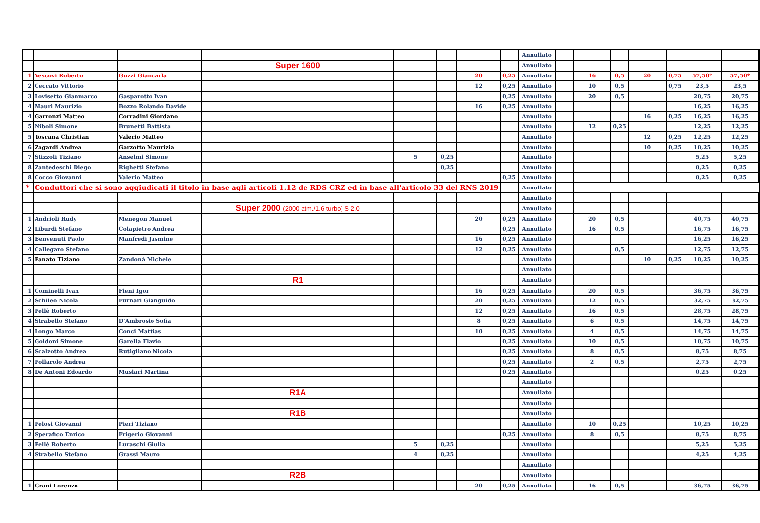| | | | | | | | | Annullato | | | | | | | |
| | | | Super 1600 | | | | | Annullato | | | | | | | |
| 1 | Vescovi Roberto | Guzzi Giancarla | | | | 20 | 0,25 | Annullato | | 16 | 0,5 | 20 | 0,75 | 57,50* | 57,50* |
| 2 | Ceccato Vittorio | | | | | 12 | 0,25 | Annullato | | 10 | 0,5 | | 0,75 | 23,5 | 23,5 |
| 3 | Lovisetto Gianmarco | Gasparotto Ivan | | | | | 0,25 | Annullato | | 20 | 0,5 | | | 20,75 | 20,75 |
| 4 | Mauri Maurizio | Bozzo Rolando Davide | | | | 16 | 0,25 | Annullato | | | | | | 16,25 | 16,25 |
| 4 | Garronzi Matteo | Corradini Giordano | | | | | | Annullato | | | | 16 | 0,25 | 16,25 | 16,25 |
| 5 | Niboli Simone | Brunetti Battista | | | | | | Annullato | | 12 | 0,25 | | | 12,25 | 12,25 |
| 5 | Toscana Christian | Valerio Matteo | | | | | | Annullato | | | | 12 | 0,25 | 12,25 | 12,25 |
| 6 | Zagardi Andrea | Garzotto Maurizia | | | | | | Annullato | | | | 10 | 0,25 | 10,25 | 10,25 |
| 7 | Stizzoli Tiziano | Anselmi Simone | | 5 | 0,25 | | | Annullato | | | | | | 5,25 | 5,25 |
| 8 | Zantedeschi Diego | Righetti Stefano | | | 0,25 | | | Annullato | | | | | | 0,25 | 0,25 |
| 8 | Cocco Giovanni | Valerio Matteo | | | | | 0,25 | Annullato | | | | | | 0,25 | 0,25 |
| * | Conduttori che si sono aggiudicati il titolo in base agli articoli 1.12 de RDS CRZ ed in base all'articolo 33 del RNS 2019 | | | | | | | Annullato | | | | | | | |
| | | | | | | | | Annullato | | | | | | | |
| | | | Super 2000 (2000 atm./1.6 turbo) S 2.0 | | | | | Annullato | | | | | | | |
| 1 | Andrioli Rudy | Menegon Manuel | | | | 20 | 0,25 | Annullato | | 20 | 0,5 | | | 40,75 | 40,75 |
| 2 | Liburdi Stefano | Colapietro Andrea | | | | | 0,25 | Annullato | | 16 | 0,5 | | | 16,75 | 16,75 |
| 3 | Benvenuti Paolo | Manfredi Jasmine | | | | 16 | 0,25 | Annullato | | | | | | 16,25 | 16,25 |
| 4 | Callegaro Stefano | | | | | 12 | 0,25 | Annullato | | | 0,5 | | | 12,75 | 12,75 |
| 5 | Panato Tiziano | Zandonà Michele | | | | | | Annullato | | | | 10 | 0,25 | 10,25 | 10,25 |
| | | | | | | | | Annullato | | | | | | | |
| | | | R1 | | | | | Annullato | | | | | | | |
| 1 | Cominelli Ivan | Fieni Igor | | | | 16 | 0,25 | Annullato | | 20 | 0,5 | | | 36,75 | 36,75 |
| 2 | Schileo Nicola | Furnari Gianguido | | | | 20 | 0,25 | Annullato | | 12 | 0,5 | | | 32,75 | 32,75 |
| 3 | Pellè Roberto | | | | | 12 | 0,25 | Annullato | | 16 | 0,5 | | | 28,75 | 28,75 |
| 4 | Strabello Stefano | D'Ambrosio Sofia | | | | 8 | 0,25 | Annullato | | 6 | 0,5 | | | 14,75 | 14,75 |
| 4 | Longo Marco | Conci Mattias | | | | 10 | 0,25 | Annullato | | 4 | 0,5 | | | 14,75 | 14,75 |
| 5 | Goldoni Simone | Garella Flavio | | | | | 0,25 | Annullato | | 10 | 0,5 | | | 10,75 | 10,75 |
| 6 | Scalzotto Andrea | Rutigliano Nicola | | | | | 0,25 | Annullato | | 8 | 0,5 | | | 8,75 | 8,75 |
| 7 | Pollarolo Andrea | | | | | | 0,25 | Annullato | | 2 | 0,5 | | | 2,75 | 2,75 |
| 8 | De Antoni Edoardo | Muslari Martina | | | | | 0,25 | Annullato | | | | | | 0,25 | 0,25 |
| | | | | | | | | Annullato | | | | | | | |
| | | | R1A | | | | | Annullato | | | | | | | |
| | | | | | | | | Annullato | | | | | | | |
| | | | R1B | | | | | Annullato | | | | | | | |
| 1 | Pelosi Giovanni | Pieri Tiziano | | | | | | Annullato | | 10 | 0,25 | | | 10,25 | 10,25 |
| 2 | Sperafico Enrico | Frigerio Giovanni | | | | | 0,25 | Annullato | | 8 | 0,5 | | | 8,75 | 8,75 |
| 3 | Pellè Roberto | Luraschi Giulia | | 5 | 0,25 | | | Annullato | | | | | | 5,25 | 5,25 |
| 4 | Strabello Stefano | Grassi Mauro | | 4 | 0,25 | | | Annullato | | | | | | 4,25 | 4,25 |
| | | | | | | | | Annullato | | | | | | | |
| | | | R2B | | | | | Annullato | | | | | | | |
| 1 | Grani Lorenzo | | | | | 20 | 0,25 | Annullato | | 16 | 0,5 | | | 36,75 | 36,75 |